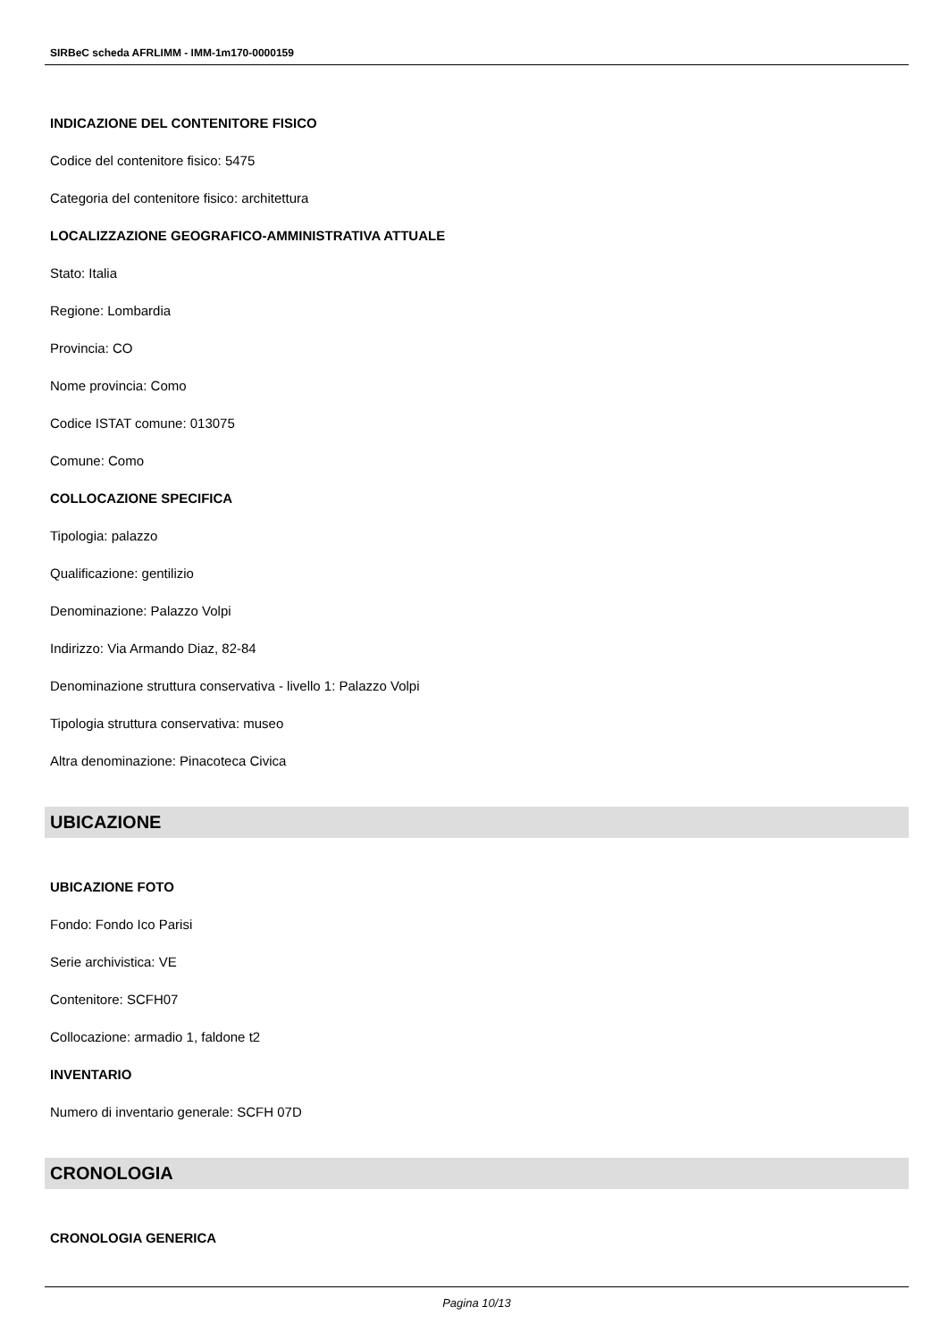SIRBeC scheda AFRLIMM - IMM-1m170-0000159
INDICAZIONE DEL CONTENITORE FISICO
Codice del contenitore fisico: 5475
Categoria del contenitore fisico: architettura
LOCALIZZAZIONE GEOGRAFICO-AMMINISTRATIVA ATTUALE
Stato: Italia
Regione: Lombardia
Provincia: CO
Nome provincia: Como
Codice ISTAT comune: 013075
Comune: Como
COLLOCAZIONE SPECIFICA
Tipologia: palazzo
Qualificazione: gentilizio
Denominazione: Palazzo Volpi
Indirizzo: Via Armando Diaz, 82-84
Denominazione struttura conservativa - livello 1: Palazzo Volpi
Tipologia struttura conservativa: museo
Altra denominazione: Pinacoteca Civica
UBICAZIONE
UBICAZIONE FOTO
Fondo: Fondo Ico Parisi
Serie archivistica: VE
Contenitore: SCFH07
Collocazione: armadio 1, faldone t2
INVENTARIO
Numero di inventario generale: SCFH 07D
CRONOLOGIA
CRONOLOGIA GENERICA
Pagina 10/13